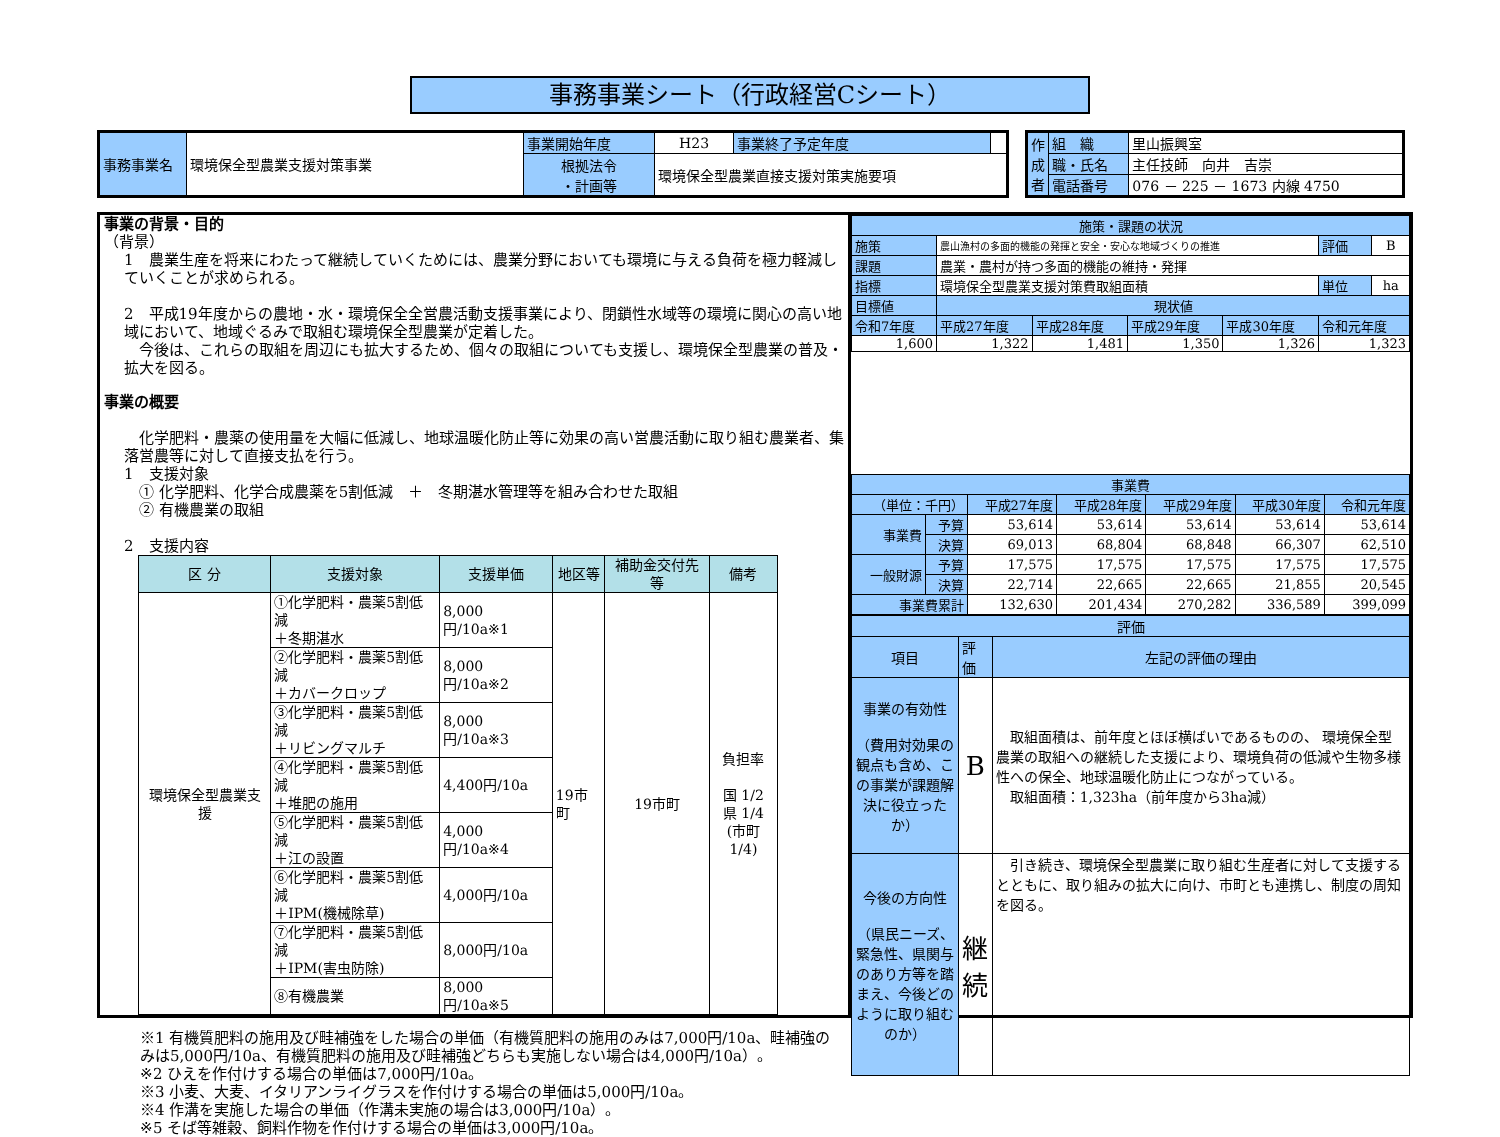事務事業シート（行政経営Cシート）
| 事務事業名 | 環境保全型農業支援対策事業 | 事業開始年度 | H23 | 事業終了予定年度 | |
| | | 根拠法令 ・計画等 | 環境保全型農業直接支援対策実施要項 | | |
| 作 成 者 | 組 織 | 里山振興室 |
| | 職・氏名 | 主任技師 向井 吉崇 |
| | 電話番号 | 076 － 225 － 1673 内線 4750 |
事業の背景・目的
（背景）
1　農業生産を将来にわたって継続していくためには、農業分野においても環境に与える負荷を極力軽減していくことが求められる。
2　平成19年度からの農地・水・環境保全全営農活動支援事業により、閉鎖性水域等の環境に関心の高い地域において、地域ぐるみで取組む環境保全型農業が定着した。
　今後は、これらの取組を周辺にも拡大するため、個々の取組についても支援し、環境保全型農業の普及・拡大を図る。
事業の概要
　化学肥料・農薬の使用量を大幅に低減し、地球温暖化防止等に効果の高い営農活動に取り組む農業者、集落営農等に対して直接支払を行う。
1　支援対象
　① 化学肥料、化学合成農薬を5割低減　＋　冬期湛水管理等を組み合わせた取組
　② 有機農業の取組
2　支援内容
| 区 分 | 支援対象 | 支援単価 | 地区等 | 補助金交付先等 | 備考 |
| --- | --- | --- | --- | --- | --- |
| 環境保全型農業支援 | ①化学肥料・農薬5割低減 ＋冬期湛水 | 8,000円/10a※1 | 19市町 | 19市町 | 負担率 国 1/2 県 1/4 (市町1/4) |
| | ②化学肥料・農薬5割低減 ＋カバークロップ | 8,000円/10a※2 | | | |
| | ③化学肥料・農薬5割低減 ＋リビングマルチ | 8,000円/10a※3 | | | |
| | ④化学肥料・農薬5割低減 ＋堆肥の施用 | 4,400円/10a | | | |
| | ⑤化学肥料・農薬5割低減 ＋江の設置 | 4,000円/10a※4 | | | |
| | ⑥化学肥料・農薬5割低減 ＋IPM(機械除草) | 4,000円/10a | | | |
| | ⑦化学肥料・農薬5割低減 ＋IPM(害虫防除) | 8,000円/10a | | | |
| | ⑧有機農業 | 8,000円/10a※5 | | | |
※1 有機質肥料の施用及び畦補強をした場合の単価（有機質肥料の施用のみは7,000円/10a、畦補強のみは5,000円/10a、有機質肥料の施用及び畦補強どちらも実施しない場合は4,000円/10a）。
※2 ひえを作付けする場合の単価は7,000円/10a。
※3 小麦、大麦、イタリアンライグラスを作付けする場合の単価は5,000円/10a。
※4 作溝を実施した場合の単価（作溝未実施の場合は3,000円/10a）。
※5 そば等雑穀、飼料作物を作付けする場合の単価は3,000円/10a。
| 施策・課題の状況 | | | | | | |
| 施策 | 農山漁村の多面的機能の発揮と安全・安心な地域づくりの推進 | | | | 評価 | B |
| 課題 | 農業・農村が持つ多面的機能の維持・発揮 | | | | | |
| 指標 | 環境保全型農業支援対策費取組面積 | | | | 単位 | ha |
| 目標値 | 現状値 | | | | | |
| 令和7年度 | 平成27年度 | 平成28年度 | 平成29年度 | 平成30年度 | 令和元年度 | |
| 1,600 | 1,322 | 1,481 | 1,350 | 1,326 | 1,323 | |
| 事業費 | | | | | | |
| （単位：千円） | | 平成27年度 | 平成28年度 | 平成29年度 | 平成30年度 | 令和元年度 |
| 事業費 | 予算 | 53,614 | 53,614 | 53,614 | 53,614 | 53,614 |
| | 決算 | 69,013 | 68,804 | 68,848 | 66,307 | 62,510 |
| 一般財源 | 予算 | 17,575 | 17,575 | 17,575 | 17,575 | 17,575 |
| | 決算 | 22,714 | 22,665 | 22,665 | 21,855 | 20,545 |
| 事業費累計 | | 132,630 | 201,434 | 270,282 | 336,589 | 399,099 |
| 評価 | | |
| 項目 | 評価 | 左記の評価の理由 |
| 事業の有効性 （費用対効果の観点も含め、この事業が課題解決に役立ったか） | B | 取組面積は、前年度とほぼ横ばいであるものの、 環境保全型農業の取組への継続した支援により、環境負荷の低減や生物多様性への保全、地球温暖化防止につながっている。 取組面積：1,323ha（前年度から3ha減） |
| 今後の方向性 （県民ニーズ、緊急性、県関与のあり方等を踏まえ、今後どのように取り組むのか） | 継 続 | 引き続き、環境保全型農業に取り組む生産者に対して支援するとともに、取り組みの拡大に向け、市町とも連携し、制度の周知を図る。 |